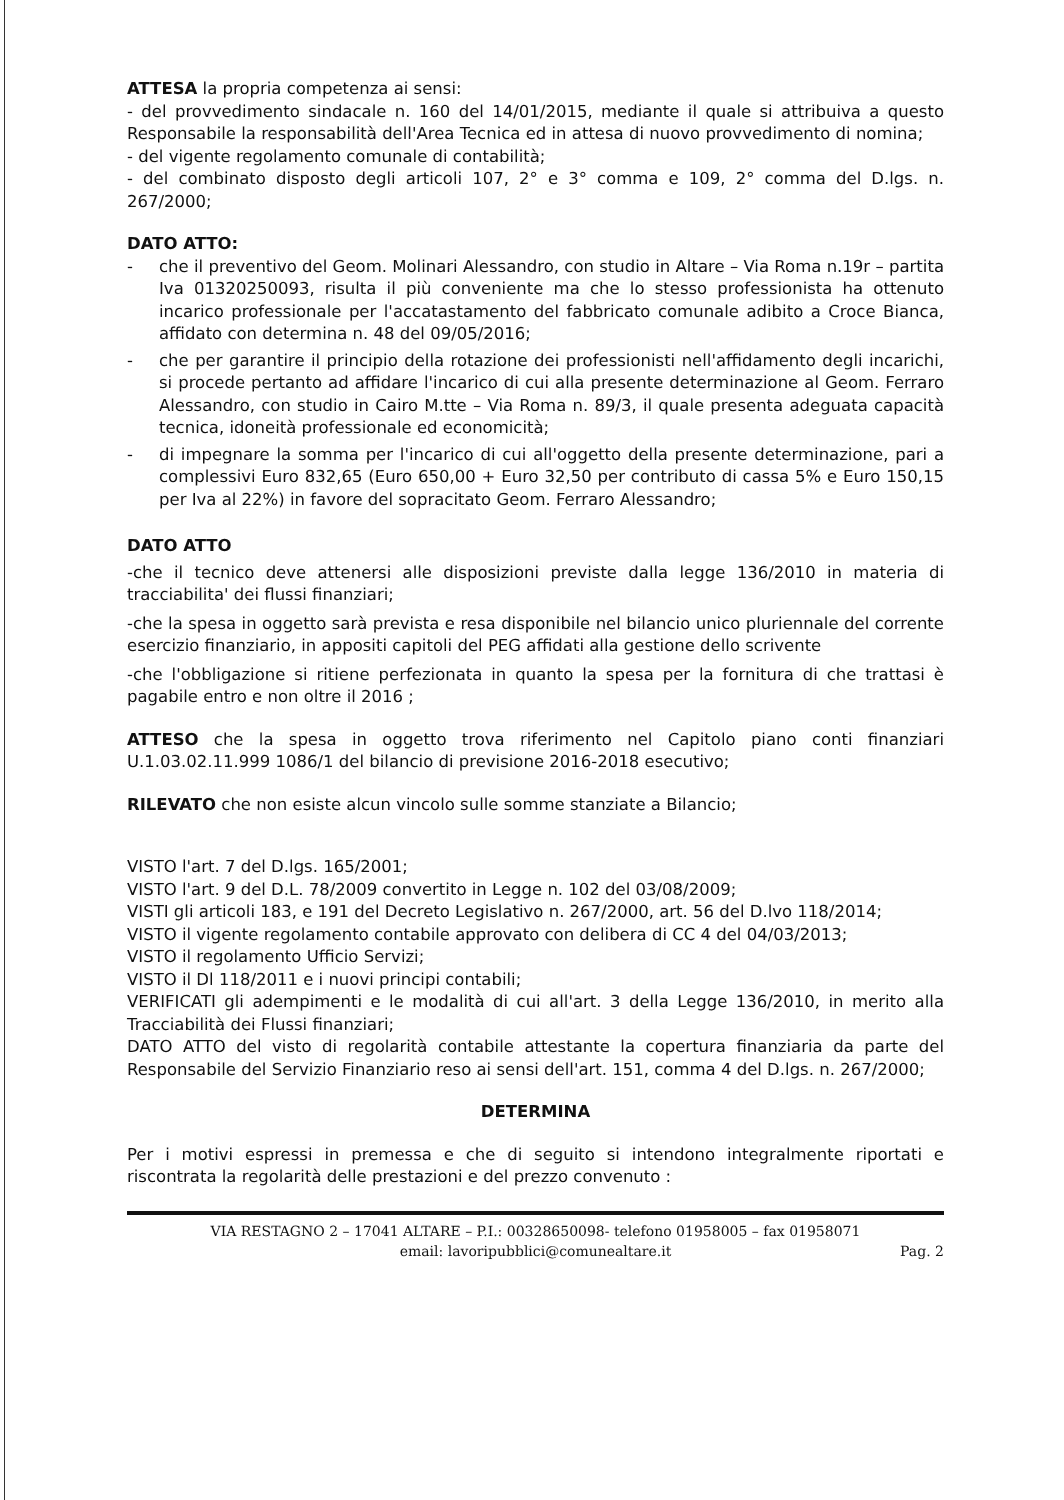ATTESA la propria competenza ai sensi:
- del provvedimento sindacale n. 160 del 14/01/2015, mediante il quale si attribuiva a questo Responsabile la responsabilità dell'Area Tecnica ed in attesa di nuovo provvedimento di nomina;
- del vigente regolamento comunale di contabilità;
- del combinato disposto degli articoli 107, 2° e 3° comma e 109, 2° comma del D.lgs. n. 267/2000;
DATO ATTO:
- che il preventivo del Geom. Molinari Alessandro, con studio in Altare – Via Roma n.19r – partita Iva 01320250093, risulta il più conveniente ma che lo stesso professionista ha ottenuto incarico professionale per l'accatastamento del fabbricato comunale adibito a Croce Bianca, affidato con determina n. 48 del 09/05/2016;
- che per garantire il principio della rotazione dei professionisti nell'affidamento degli incarichi, si procede pertanto ad affidare l'incarico di cui alla presente determinazione al Geom. Ferraro Alessandro, con studio in Cairo M.tte – Via Roma n. 89/3, il quale presenta adeguata capacità tecnica, idoneità professionale ed economicità;
- di impegnare la somma per l'incarico di cui all'oggetto della presente determinazione, pari a complessivi Euro 832,65 (Euro 650,00 + Euro 32,50 per contributo di cassa 5% e Euro 150,15 per Iva al 22%) in favore del sopracitato Geom. Ferraro Alessandro;
DATO ATTO
-che il tecnico deve attenersi alle disposizioni previste dalla legge 136/2010 in materia di tracciabilita' dei flussi finanziari;
-che la spesa in oggetto sarà prevista e resa disponibile nel bilancio unico pluriennale del corrente esercizio finanziario, in appositi capitoli del PEG affidati alla gestione dello scrivente
-che l'obbligazione si ritiene perfezionata in quanto la spesa per la fornitura di che trattasi è pagabile entro e non oltre il 2016 ;
ATTESO che la spesa in oggetto trova riferimento nel Capitolo piano conti finanziari U.1.03.02.11.999 1086/1 del bilancio di previsione 2016-2018 esecutivo;
RILEVATO che non esiste alcun vincolo sulle somme stanziate a Bilancio;
VISTO l'art. 7 del D.lgs. 165/2001;
VISTO l'art. 9 del D.L. 78/2009 convertito in Legge n. 102 del 03/08/2009;
VISTI gli articoli 183, e 191 del Decreto Legislativo n. 267/2000, art. 56 del D.lvo 118/2014;
VISTO il vigente regolamento contabile approvato con delibera di CC 4 del 04/03/2013;
VISTO il regolamento Ufficio Servizi;
VISTO il Dl 118/2011 e i nuovi principi contabili;
VERIFICATI gli adempimenti e le modalità di cui all'art. 3 della Legge 136/2010, in merito alla Tracciabilità dei Flussi finanziari;
DATO ATTO del visto di regolarità contabile attestante la copertura finanziaria da parte del Responsabile del Servizio Finanziario reso ai sensi dell'art. 151, comma 4 del D.lgs. n. 267/2000;
DETERMINA
Per i motivi espressi in premessa e che di seguito si intendono integralmente riportati e riscontrata la regolarità delle prestazioni e del prezzo convenuto :
VIA RESTAGNO 2 – 17041 ALTARE – P.I.: 00328650098- telefono 01958005 – fax 01958071
email: lavoripubblici@comunealtare.it
Pag. 2